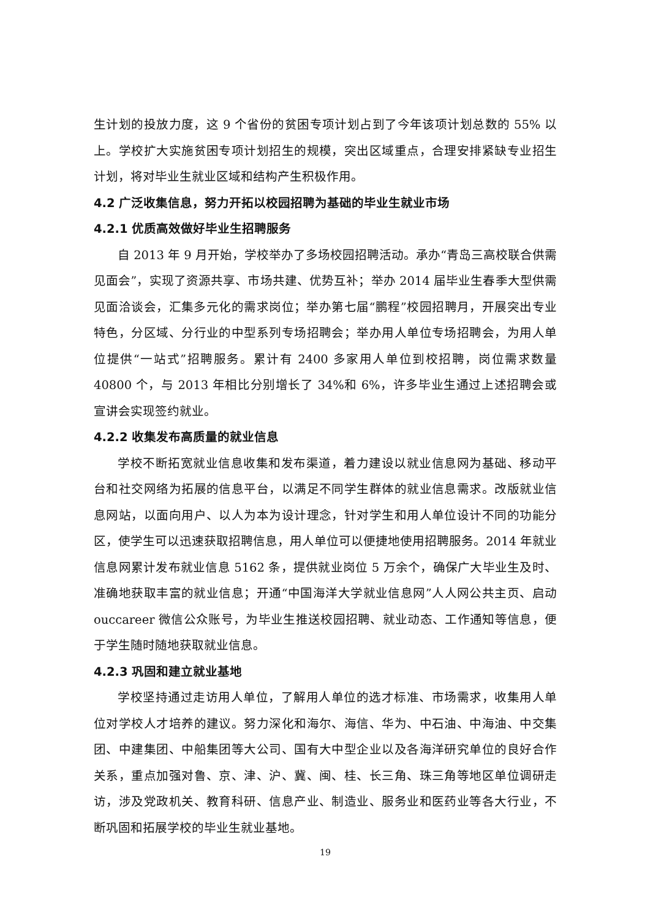生计划的投放力度，这 9 个省份的贫困专项计划占到了今年该项计划总数的 55% 以上。学校扩大实施贫困专项计划招生的规模，突出区域重点，合理安排紧缺专业招生计划，将对毕业生就业区域和结构产生积极作用。
4.2 广泛收集信息，努力开拓以校园招聘为基础的毕业生就业市场
4.2.1 优质高效做好毕业生招聘服务
自 2013 年 9 月开始，学校举办了多场校园招聘活动。承办“青岛三高校联合供需见面会”，实现了资源共享、市场共建、优势互补；举办 2014 届毕业生春季大型供需见面洽谈会，汇集多元化的需求岗位；举办第七届“鹏程”校园招聘月，开展突出专业特色，分区域、分行业的中型系列专场招聘会；举办用人单位专场招聘会，为用人单位提供“一站式”招聘服务。累计有 2400 多家用人单位到校招聘，岗位需求数量 40800 个，与 2013 年相比分别增长了 34%和 6%，许多毕业生通过上述招聘会或宣讲会实现签约就业。
4.2.2 收集发布高质量的就业信息
学校不断拓宽就业信息收集和发布渠道，着力建设以就业信息网为基础、移动平台和社交网络为拓展的信息平台，以满足不同学生群体的就业信息需求。改版就业信息网站，以面向用户、以人为本为设计理念，针对学生和用人单位设计不同的功能分区，使学生可以迅速获取招聘信息，用人单位可以便捷地使用招聘服务。2014 年就业信息网累计发布就业信息 5162 条，提供就业岗位 5 万余个，确保广大毕业生及时、准确地获取丰富的就业信息；开通“中国海洋大学就业信息网”人人网公共主页、启动 ouccareer 微信公众账号，为毕业生推送校园招聘、就业动态、工作通知等信息，便于学生随时随地获取就业信息。
4.2.3 巩固和建立就业基地
学校坚持通过走访用人单位，了解用人单位的选才标准、市场需求，收集用人单位对学校人才培养的建议。努力深化和海尔、海信、华为、中石油、中海油、中交集团、中建集团、中船集团等大公司、国有大中型企业以及各海洋研究单位的良好合作关系，重点加强对鲁、京、津、沪、冀、闽、桂、长三角、珠三角等地区单位调研走访，涉及党政机关、教育科研、信息产业、制造业、服务业和医药业等各大行业，不断巩固和拓展学校的毕业生就业基地。
19